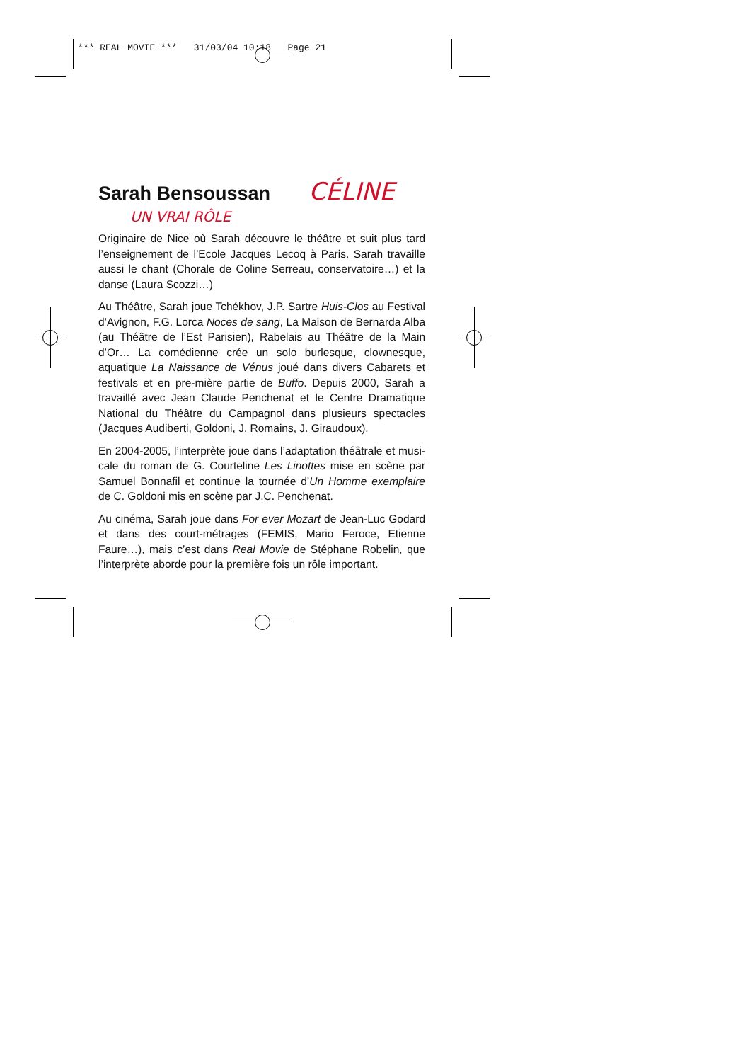*** REAL MOVIE *** 31/03/04 10:18 Page 21
Sarah Bensoussan
CÉLINE
UN VRAI RÔLE
Originaire de Nice où Sarah découvre le théâtre et suit plus tard l’enseignement de l’Ecole Jacques Lecoq à Paris. Sarah travaille aussi le chant (Chorale de Coline Serreau, conservatoire…) et la danse (Laura Scozzi…)
Au Théâtre, Sarah joue Tchékhov, J.P. Sartre Huis-Clos au Festival d’Avignon, F.G. Lorca Noces de sang, La Maison de Bernarda Alba (au Théâtre de l’Est Parisien), Rabelais au Théâtre de la Main d’Or… La comédienne crée un solo burlesque, clownesque, aquatique La Naissance de Vénus joué dans divers Cabarets et festivals et en pre-mière partie de Buffo. Depuis 2000, Sarah a travaillé avec Jean Claude Penchenat et le Centre Dramatique National du Théâtre du Campagnol dans plusieurs spectacles (Jacques Audiberti, Goldoni, J. Romains, J. Giraudoux).
En 2004-2005, l’interprète joue dans l’adaptation théâtrale et musi-cale du roman de G. Courteline Les Linottes mise en scène par Samuel Bonnafil et continue la tournée d’Un Homme exemplaire de C. Goldoni mis en scène par J.C. Penchenat.
Au cinéma, Sarah joue dans For ever Mozart de Jean-Luc Godard et dans des court-métrages (FEMIS, Mario Feroce, Etienne Faure…), mais c’est dans Real Movie de Stéphane Robelin, que l’interprète aborde pour la première fois un rôle important.